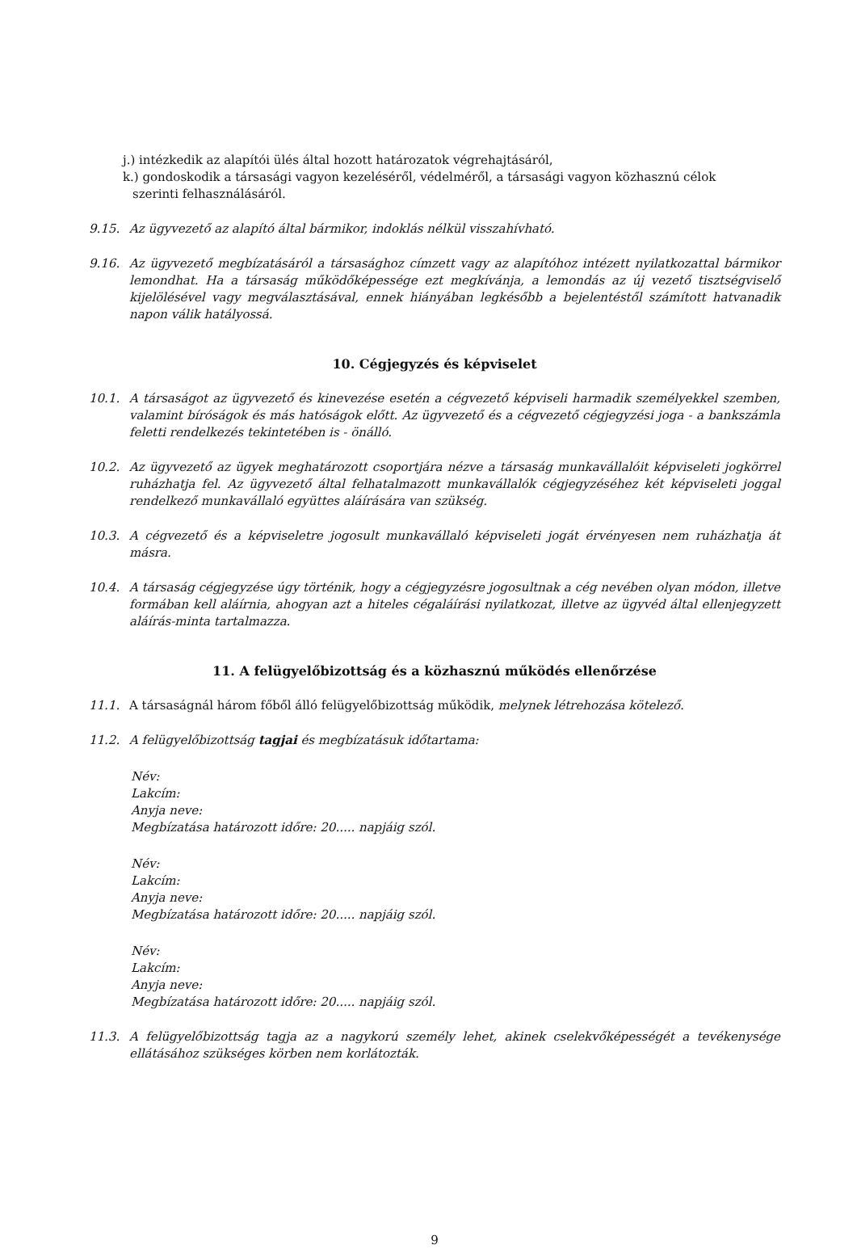j.) intézkedik az alapítói ülés által hozott határozatok végrehajtásáról,
k.) gondoskodik a társasági vagyon kezeléséről, védelméről, a társasági vagyon közhasznú célok
szerinti felhasználásáról.
9.15. Az ügyvezető az alapító által bármikor, indoklás nélkül visszahívható.
9.16. Az ügyvezető megbízatásáról a társasághoz címzett vagy az alapítóhoz intézett nyilatkozattal bármikor lemondhat. Ha a társaság működőképessége ezt megkívánja, a lemondás az új vezető tisztségviselő kijelölésével vagy megválasztásával, ennek hiányában legkésőbb a bejelentéstől számított hatvanadik napon válik hatályossá.
10. Cégjegyzés és képviselet
10.1. A társaságot az ügyvezető és kinevezése esetén a cégvezető képviseli harmadik személyekkel szemben, valamint bíróságok és más hatóságok előtt. Az ügyvezető és a cégvezető cégjegyzési joga - a bankszámla feletti rendelkezés tekintetében is - önálló.
10.2. Az ügyvezető az ügyek meghatározott csoportjára nézve a társaság munkavállalóit képviseleti jogkörrel ruházhatja fel. Az ügyvezető által felhatalmazott munkavállalók cégjegyzéséhez két képviseleti joggal rendelkező munkavállaló együttes aláírására van szükség.
10.3. A cégvezető és a képviseletre jogosult munkavállaló képviseleti jogát érvényesen nem ruházhatja át másra.
10.4. A társaság cégjegyzése úgy történik, hogy a cégjegyzésre jogosultnak a cég nevében olyan módon, illetve formában kell aláírnia, ahogyan azt a hiteles cégaláírási nyilatkozat, illetve az ügyvéd által ellenjegyzett aláírás-minta tartalmazza.
11. A felügyelőbizottság és a közhasznú működés ellenőrzése
11.1. A társaságnál három főből álló felügyelőbizottság működik, melynek létrehozása kötelező.
11.2. A felügyelőbizottság tagjai és megbízatásuk időtartama:
Név:
Lakcím:
Anyja neve:
Megbízatása határozott időre: 20..... napjáig szól.
Név:
Lakcím:
Anyja neve:
Megbízatása határozott időre: 20..... napjáig szól.
Név:
Lakcím:
Anyja neve:
Megbízatása határozott időre: 20..... napjáig szól.
11.3. A felügyelőbizottság tagja az a nagykorú személy lehet, akinek cselekvőképességét a tevékenysége ellátásához szükséges körben nem korlátozták.
9